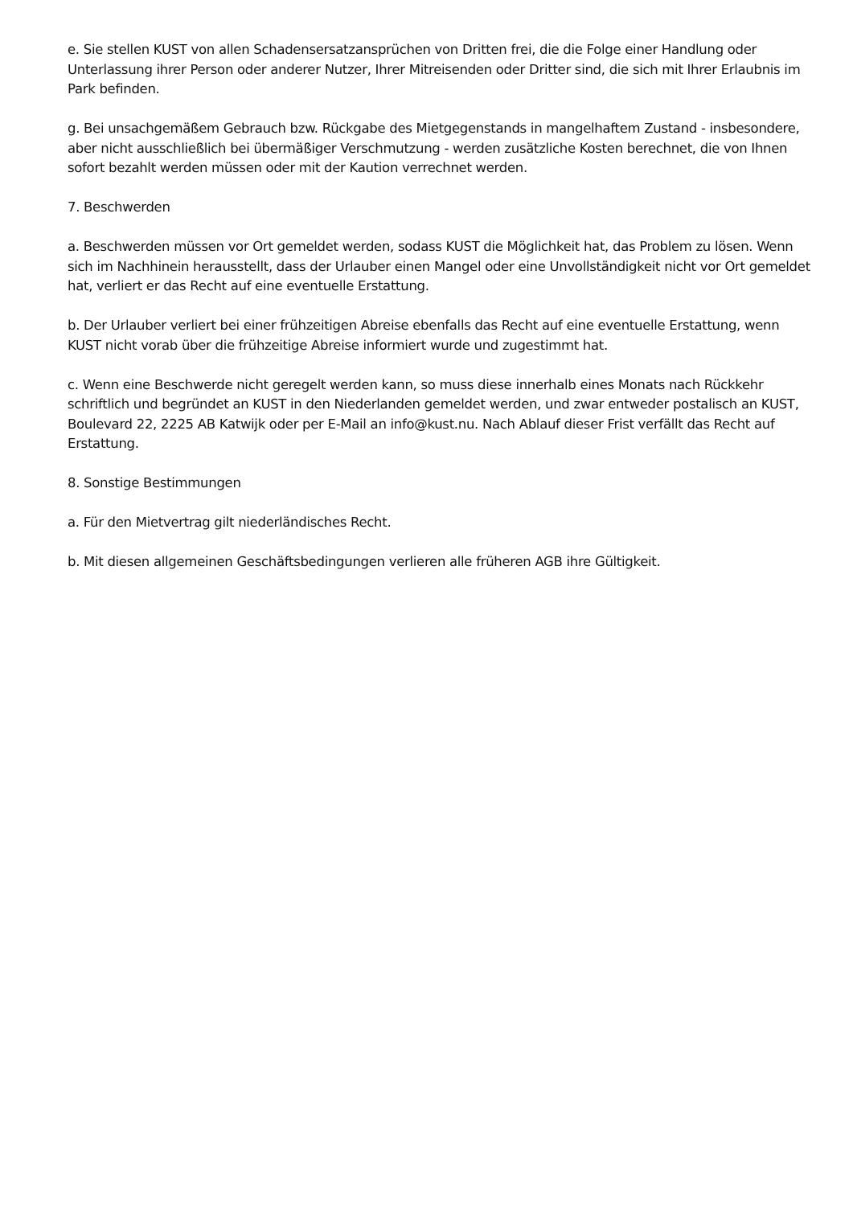e. Sie stellen KUST von allen Schadensersatzansprüchen von Dritten frei, die die Folge einer Handlung oder Unterlassung ihrer Person oder anderer Nutzer, Ihrer Mitreisenden oder Dritter sind, die sich mit Ihrer Erlaubnis im Park befinden.
g. Bei unsachgemäßem Gebrauch bzw. Rückgabe des Mietgegenstands in mangelhaftem Zustand - insbesondere, aber nicht ausschließlich bei übermäßiger Verschmutzung - werden zusätzliche Kosten berechnet, die von Ihnen sofort bezahlt werden müssen oder mit der Kaution verrechnet werden.
7. Beschwerden
a. Beschwerden müssen vor Ort gemeldet werden, sodass KUST die Möglichkeit hat, das Problem zu lösen. Wenn sich im Nachhinein herausstellt, dass der Urlauber einen Mangel oder eine Unvollständigkeit nicht vor Ort gemeldet hat, verliert er das Recht auf eine eventuelle Erstattung.
b. Der Urlauber verliert bei einer frühzeitigen Abreise ebenfalls das Recht auf eine eventuelle Erstattung, wenn KUST nicht vorab über die frühzeitige Abreise informiert wurde und zugestimmt hat.
c. Wenn eine Beschwerde nicht geregelt werden kann, so muss diese innerhalb eines Monats nach Rückkehr schriftlich und begründet an KUST in den Niederlanden gemeldet werden, und zwar entweder postalisch an KUST, Boulevard 22, 2225 AB Katwijk oder per E-Mail an info@kust.nu. Nach Ablauf dieser Frist verfällt das Recht auf Erstattung.
8. Sonstige Bestimmungen
a. Für den Mietvertrag gilt niederländisches Recht.
b. Mit diesen allgemeinen Geschäftsbedingungen verlieren alle früheren AGB ihre Gültigkeit.